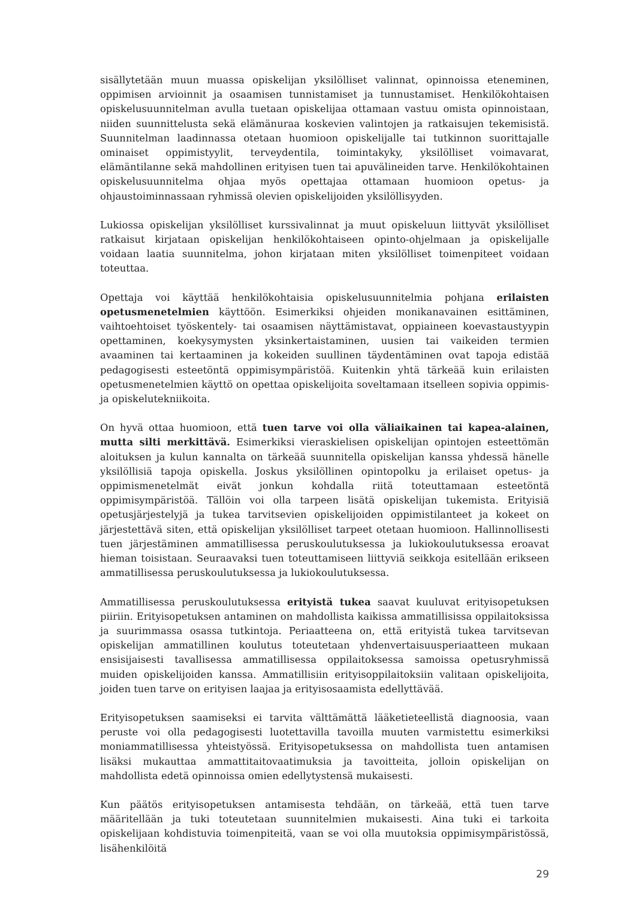sisällytetään muun muassa opiskelijan yksilölliset valinnat, opinnoissa eteneminen, oppimisen arvioinnit ja osaamisen tunnistamiset ja tunnustamiset. Henkilökohtaisen opiskelusuunnitelman avulla tuetaan opiskelijaa ottamaan vastuu omista opinnoistaan, niiden suunnittelusta sekä elämänuraa koskevien valintojen ja ratkaisujen tekemisistä. Suunnitelman laadinnassa otetaan huomioon opiskelijalle tai tutkinnon suorittajalle ominaiset oppimistyylit, terveydentila, toimintakyky, yksilölliset voimavarat, elämäntilanne sekä mahdollinen erityisen tuen tai apuvälineiden tarve. Henkilökohtainen opiskelusuunnitelma ohjaa myös opettajaa ottamaan huomioon opetus- ja ohjaustoiminnassaan ryhmissä olevien opiskelijoiden yksilöllisyyden.
Lukiossa opiskelijan yksilölliset kurssivalinnat ja muut opiskeluun liittyvät yksilölliset ratkaisut kirjataan opiskelijan henkilökohtaiseen opinto-ohjelmaan ja opiskelijalle voidaan laatia suunnitelma, johon kirjataan miten yksilölliset toimenpiteet voidaan toteuttaa.
Opettaja voi käyttää henkilökohtaisia opiskelusuunnitelmia pohjana erilaisten opetusmenetelmien käyttöön. Esimerkiksi ohjeiden monikanavainen esittäminen, vaihtoehtoiset työskentely- tai osaamisen näyttämistavat, oppiaineen koevastaustyypin opettaminen, koekysymysten yksinkertaistaminen, uusien tai vaikeiden termien avaaminen tai kertaaminen ja kokeiden suullinen täydentäminen ovat tapoja edistää pedagogisesti esteetöntä oppimisympäristöä. Kuitenkin yhtä tärkeää kuin erilaisten opetusmenetelmien käyttö on opettaa opiskelijoita soveltamaan itselleen sopivia oppimis- ja opiskelutekniikoita.
On hyvä ottaa huomioon, että tuen tarve voi olla väliaikainen tai kapea-alainen, mutta silti merkittävä. Esimerkiksi vieraskielisen opiskelijan opintojen esteettömän aloituksen ja kulun kannalta on tärkeää suunnitella opiskelijan kanssa yhdessä hänelle yksilöllisiä tapoja opiskella. Joskus yksilöllinen opintopolku ja erilaiset opetus- ja oppimismenetelmät eivät jonkun kohdalla riitä toteuttamaan esteetöntä oppimisympäristöä. Tällöin voi olla tarpeen lisätä opiskelijan tukemista. Erityisiä opetusjärjestelyjä ja tukea tarvitsevien opiskelijoiden oppimistilanteet ja kokeet on järjestettävä siten, että opiskelijan yksilölliset tarpeet otetaan huomioon. Hallinnollisesti tuen järjestäminen ammatillisessa peruskoulutuksessa ja lukiokoulutuksessa eroavat hieman toisistaan. Seuraavaksi tuen toteuttamiseen liittyviä seikkoja esitellään erikseen ammatillisessa peruskoulutuksessa ja lukiokoulutuksessa.
Ammatillisessa peruskoulutuksessa erityistä tukea saavat kuuluvat erityisopetuksen piiriin. Erityisopetuksen antaminen on mahdollista kaikissa ammatillisissa oppilaitoksissa ja suurimmassa osassa tutkintoja. Periaatteena on, että erityistä tukea tarvitsevan opiskelijan ammatillinen koulutus toteutetaan yhdenvertaisuusperiaatteen mukaan ensisijaisesti tavallisessa ammatillisessa oppilaitoksessa samoissa opetusryhmissä muiden opiskelijoiden kanssa. Ammatillisiin erityisoppilaitoksiin valitaan opiskelijoita, joiden tuen tarve on erityisen laajaa ja erityisosaamista edellyttävää.
Erityisopetuksen saamiseksi ei tarvita välttämättä lääketieteellistä diagnoosia, vaan peruste voi olla pedagogisesti luotettavilla tavoilla muuten varmistettu esimerkiksi moniammatillisessa yhteistyössä. Erityisopetuksessa on mahdollista tuen antamisen lisäksi mukauttaa ammattitaitovaatimuksia ja tavoitteita, jolloin opiskelijan on mahdollista edetä opinnoissa omien edellytystensä mukaisesti.
Kun päätös erityisopetuksen antamisesta tehdään, on tärkeää, että tuen tarve määritellään ja tuki toteutetaan suunnitelmien mukaisesti. Aina tuki ei tarkoita opiskelijaan kohdistuvia toimenpiteitä, vaan se voi olla muutoksia oppimisympäristössä, lisähenkilöitä
29